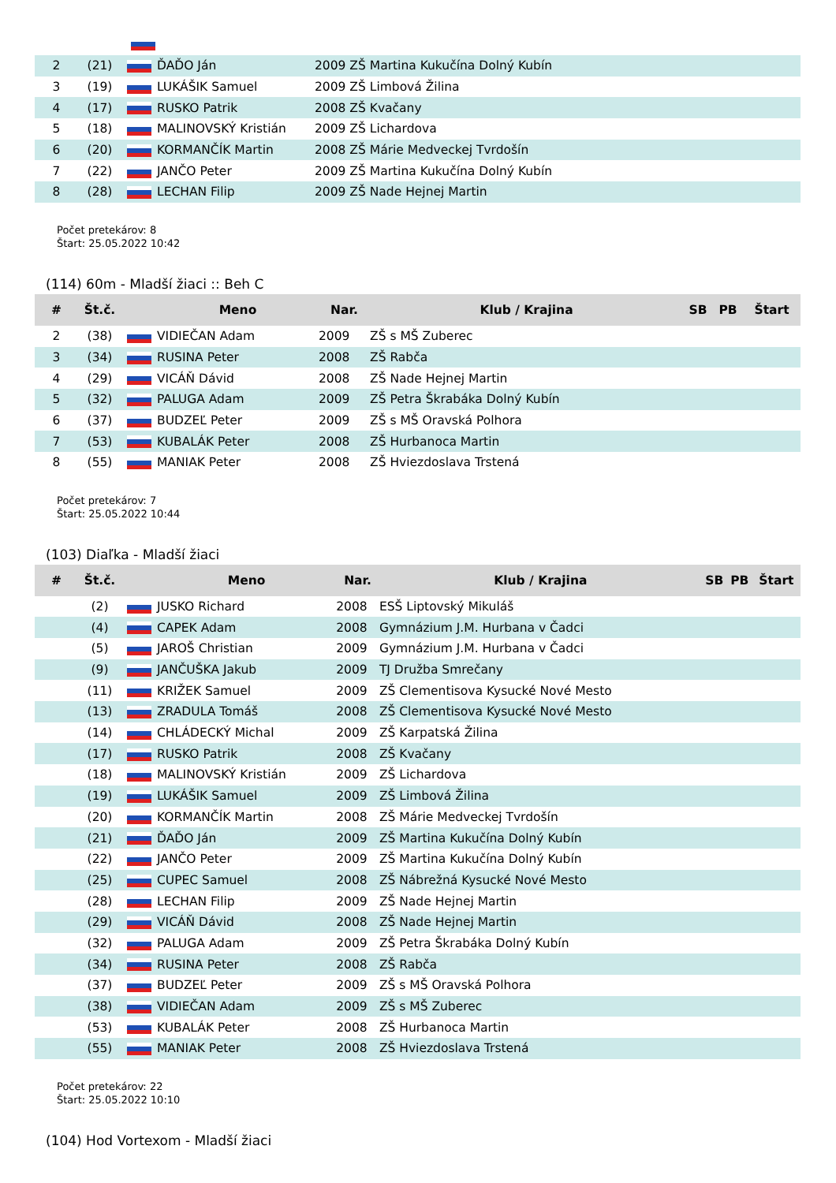| 2 | (21) | | ĎAĎO Ján | 2009 ZŠ Martina Kukučína Dolný Kubín |
| 3 | (19) | | LUKÁŠIK Samuel | 2009 ZŠ Limbová Žilina |
| 4 | (17) | | RUSKO Patrik | 2008 ZŠ Kvačany |
| 5 | (18) | | MALINOVSKÝ Kristián | 2009 ZŠ Lichardova |
| 6 | (20) | | KORMANČÍK Martin | 2008 ZŠ Márie Medveckej Tvrdošín |
| 7 | (22) | | JANČO Peter | 2009 ZŠ Martina Kukučína Dolný Kubín |
| 8 | (28) | | LECHAN Filip | 2009 ZŠ Nade Hejnej Martin |
Počet pretekárov: 8
Štart: 25.05.2022 10:42
(114) 60m - Mladší žiaci :: Beh C
| # | Št.č. | | Meno | Nar. | Klub / Krajina | SB | PB | Štart |
| --- | --- | --- | --- | --- | --- | --- | --- | --- |
| 2 | (38) | | VIDIEČAN Adam | 2009 | ZŠ s MŠ Zuberec | | | |
| 3 | (34) | | RUSINA Peter | 2008 | ZŠ Rabča | | | |
| 4 | (29) | | VICÁŇ Dávid | 2008 | ZŠ Nade Hejnej Martin | | | |
| 5 | (32) | | PALUGA Adam | 2009 | ZŠ Petra Škrabáka Dolný Kubín | | | |
| 6 | (37) | | BUDZEĽ Peter | 2009 | ZŠ s MŠ Oravská Polhora | | | |
| 7 | (53) | | KUBALÁK Peter | 2008 | ZŠ Hurbanoca Martin | | | |
| 8 | (55) | | MANIAK Peter | 2008 | ZŠ Hviezdoslava Trstená | | | |
Počet pretekárov: 7
Štart: 25.05.2022 10:44
(103) Diaľka - Mladší žiaci
| # | Št.č. | | Meno | Nar. | Klub / Krajina | SB | PB | Štart |
| --- | --- | --- | --- | --- | --- | --- | --- | --- |
| | (2) | | JUSKO Richard | 2008 | ESŠ Liptovský Mikuláš | | | |
| | (4) | | CAPEK Adam | 2008 | Gymnázium J.M. Hurbana v Čadci | | | |
| | (5) | | JAROŠ Christian | 2009 | Gymnázium J.M. Hurbana v Čadci | | | |
| | (9) | | JANČUŠKA Jakub | 2009 | TJ Družba Smrečany | | | |
| | (11) | | KRIŽEK Samuel | 2009 | ZŠ Clementisova Kysucké Nové Mesto | | | |
| | (13) | | ZRADULA Tomáš | 2008 | ZŠ Clementisova Kysucké Nové Mesto | | | |
| | (14) | | CHLÁDECKÝ Michal | 2009 | ZŠ Karpatská Žilina | | | |
| | (17) | | RUSKO Patrik | 2008 | ZŠ Kvačany | | | |
| | (18) | | MALINOVSKÝ Kristián | 2009 | ZŠ Lichardova | | | |
| | (19) | | LUKÁŠIK Samuel | 2009 | ZŠ Limbová Žilina | | | |
| | (20) | | KORMANČÍK Martin | 2008 | ZŠ Márie Medveckej Tvrdošín | | | |
| | (21) | | ĎAĎO Ján | 2009 | ZŠ Martina Kukučína Dolný Kubín | | | |
| | (22) | | JANČO Peter | 2009 | ZŠ Martina Kukučína Dolný Kubín | | | |
| | (25) | | CUPEC Samuel | 2008 | ZŠ Nábrežná Kysucké Nové Mesto | | | |
| | (28) | | LECHAN Filip | 2009 | ZŠ Nade Hejnej Martin | | | |
| | (29) | | VICÁŇ Dávid | 2008 | ZŠ Nade Hejnej Martin | | | |
| | (32) | | PALUGA Adam | 2009 | ZŠ Petra Škrabáka Dolný Kubín | | | |
| | (34) | | RUSINA Peter | 2008 | ZŠ Rabča | | | |
| | (37) | | BUDZEĽ Peter | 2009 | ZŠ s MŠ Oravská Polhora | | | |
| | (38) | | VIDIEČAN Adam | 2009 | ZŠ s MŠ Zuberec | | | |
| | (53) | | KUBALÁK Peter | 2008 | ZŠ Hurbanoca Martin | | | |
| | (55) | | MANIAK Peter | 2008 | ZŠ Hviezdoslava Trstená | | | |
Počet pretekárov: 22
Štart: 25.05.2022 10:10
(104) Hod Vortexom - Mladší žiaci